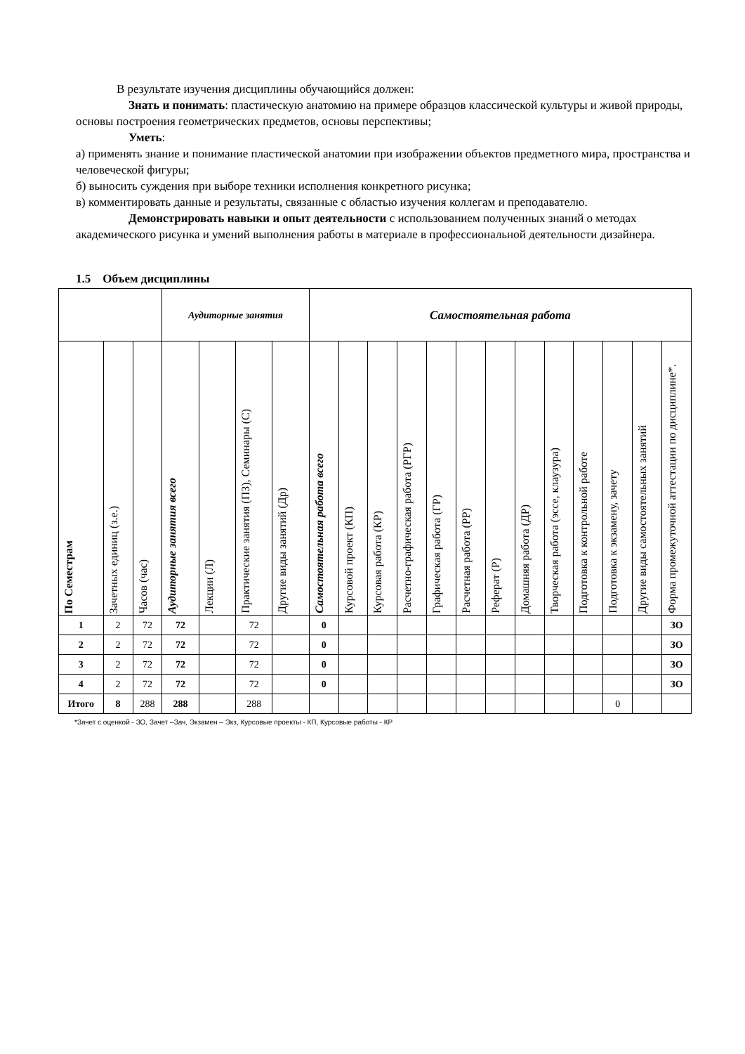В результате изучения дисциплины обучающийся должен:
Знать и понимать: пластическую анатомию на примере образцов классической культуры и живой природы, основы построения геометрических предметов, основы перспективы;
Уметь:
а) применять знание и понимание пластической анатомии при изображении объектов предметного мира, пространства и человеческой фигуры;
б) выносить суждения при выборе техники исполнения конкретного рисунка;
в) комментировать данные и результаты, связанные с областью изучения коллегам и преподавателю.
Демонстрировать навыки и опыт деятельности с использованием полученных знаний о методах академического рисунка и умений выполнения работы в материале в профессиональной деятельности дизайнера.
1.5 Объем дисциплины
| | | | Аудиторные занятия | | | | Самостоятельная работа | | | | | | | | | | | | |
| По Семестрам | Зачетных единиц (з.е.) | Часов (час) | Аудиторные занятия всего | Лекции (Л) | Практические занятия (ПЗ), Семинары (С) | Другие виды занятий (Др) | Самостоятельная работа всего | Курсовой проект (КП) | Курсовая работа (КР) | Расчетно-графическая работа (РГР) | Графическая работа (ГР) | Расчетная работа (РР) | Реферат (Р) | Домашняя работа (ДР) | Творческая работа (эссе, клаузура) | Подготовка к контрольной работе | Подготовка к экзамену, зачету | Другие виды самостоятельных занятий | Форма промежуточной аттестации по дисциплине*. |
| 1 | 2 | 72 | 72 | | 72 | | 0 | | | | | | | | | | | | ЗО |
| 2 | 2 | 72 | 72 | | 72 | | 0 | | | | | | | | | | | | ЗО |
| 3 | 2 | 72 | 72 | | 72 | | 0 | | | | | | | | | | | | ЗО |
| 4 | 2 | 72 | 72 | | 72 | | 0 | | | | | | | | | | | | ЗО |
| Итого | 8 | 288 | 288 | | 288 | | | | | | | | | | | | 0 | | |
*Зачет с оценкой - ЗО, Зачет –Зач, Экзамен – Экз, Курсовые проекты - КП, Курсовые работы - КР